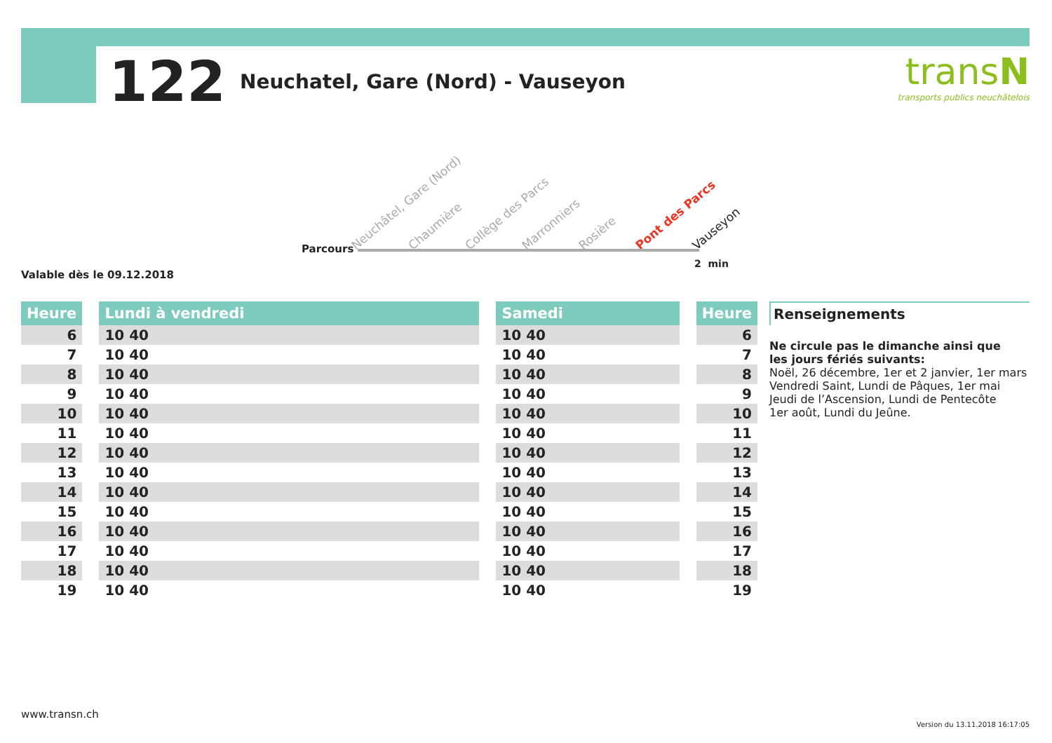122 Neuchatel, Gare (Nord) - Vauseyon
transN
transports publics neuchâtelois
Neuchâtel, Gare (Nord) Chaumière Collège des Parcs Marronniers Rosière Pont des Parcs Vauseyon
Parcours
2 min
Valable dès le 09.12.2018
| Heure | | Lundi à vendredi | | Samedi | | Heure |
| --- | --- | --- | --- | --- | --- | --- |
| 6 | | 10 40 | | 10 40 | | 6 |
| 7 | | 10 40 | | 10 40 | | 7 |
| 8 | | 10 40 | | 10 40 | | 8 |
| 9 | | 10 40 | | 10 40 | | 9 |
| 10 | | 10 40 | | 10 40 | | 10 |
| 11 | | 10 40 | | 10 40 | | 11 |
| 12 | | 10 40 | | 10 40 | | 12 |
| 13 | | 10 40 | | 10 40 | | 13 |
| 14 | | 10 40 | | 10 40 | | 14 |
| 15 | | 10 40 | | 10 40 | | 15 |
| 16 | | 10 40 | | 10 40 | | 16 |
| 17 | | 10 40 | | 10 40 | | 17 |
| 18 | | 10 40 | | 10 40 | | 18 |
| 19 | | 10 40 | | 10 40 | | 19 |
Renseignements
Ne circule pas le dimanche ainsi que
les jours fériés suivants:
Noël, 26 décembre, 1er et 2 janvier, 1er mars
Vendredi Saint, Lundi de Pâques, 1er mai
Jeudi de l’Ascension, Lundi de Pentecôte
1er août, Lundi du Jeûne.
www.transn.ch
Version du 13.11.2018 16:17:05